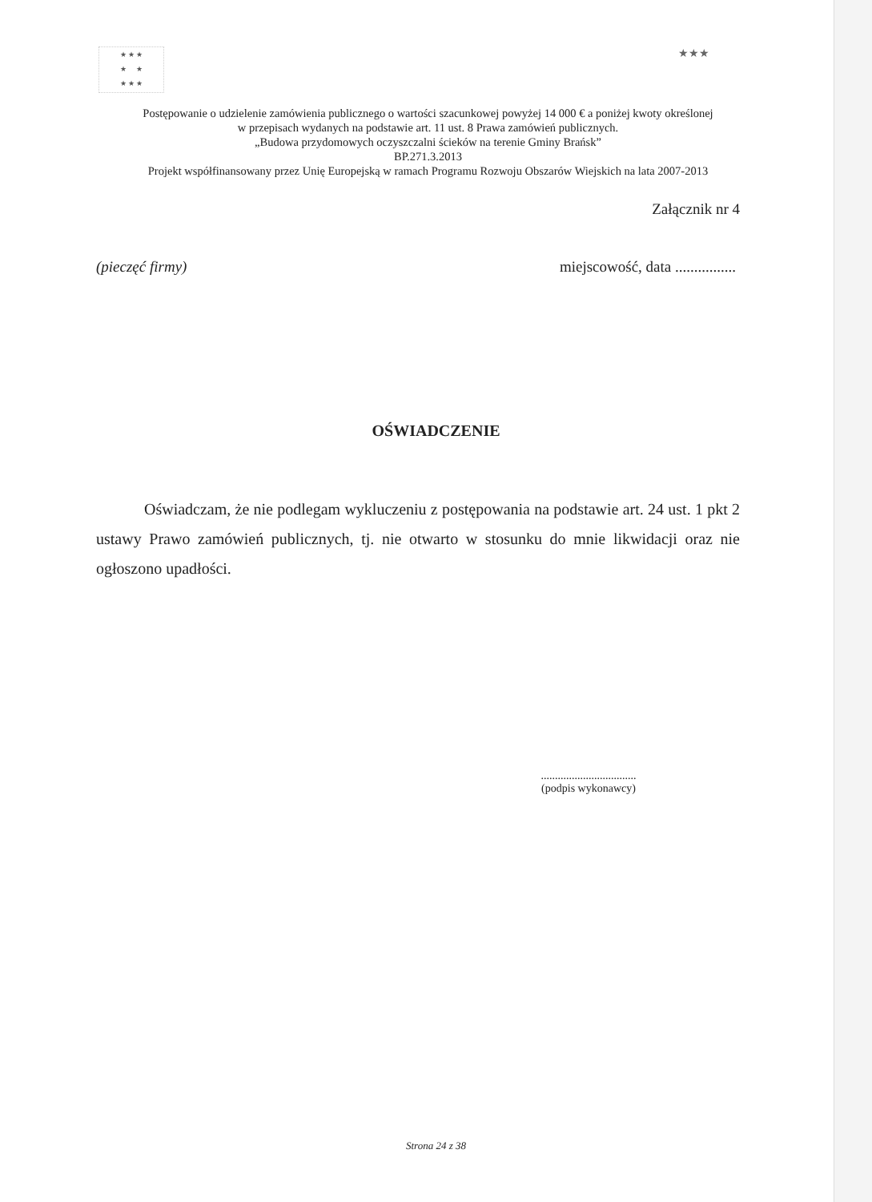★ ★ ★
★ ★
★ ★ ★
★★★
Postępowanie o udzielenie zamówienia publicznego o wartości szacunkowej powyżej 14 000 € a poniżej kwoty określonej
w przepisach wydanych na podstawie art. 11 ust. 8 Prawa zamówień publicznych.
„Budowa przydomowych oczyszczalni ścieków na terenie Gminy Brańsk”
BP.271.3.2013
Projekt współfinansowany przez Unię Europejską w ramach Programu Rozwoju Obszarów Wiejskich na lata 2007-2013
Załącznik nr 4
(pieczęć firmy) miejscowość, data ................
OŚWIADCZENIE
Oświadczam, że nie podlegam wykluczeniu z postępowania na podstawie art. 24 ust. 1 pkt 2 ustawy Prawo zamówień publicznych, tj. nie otwarto w stosunku do mnie likwidacji oraz nie ogłoszono upadłości.
..................................
(podpis wykonawcy)
Strona 24 z 38